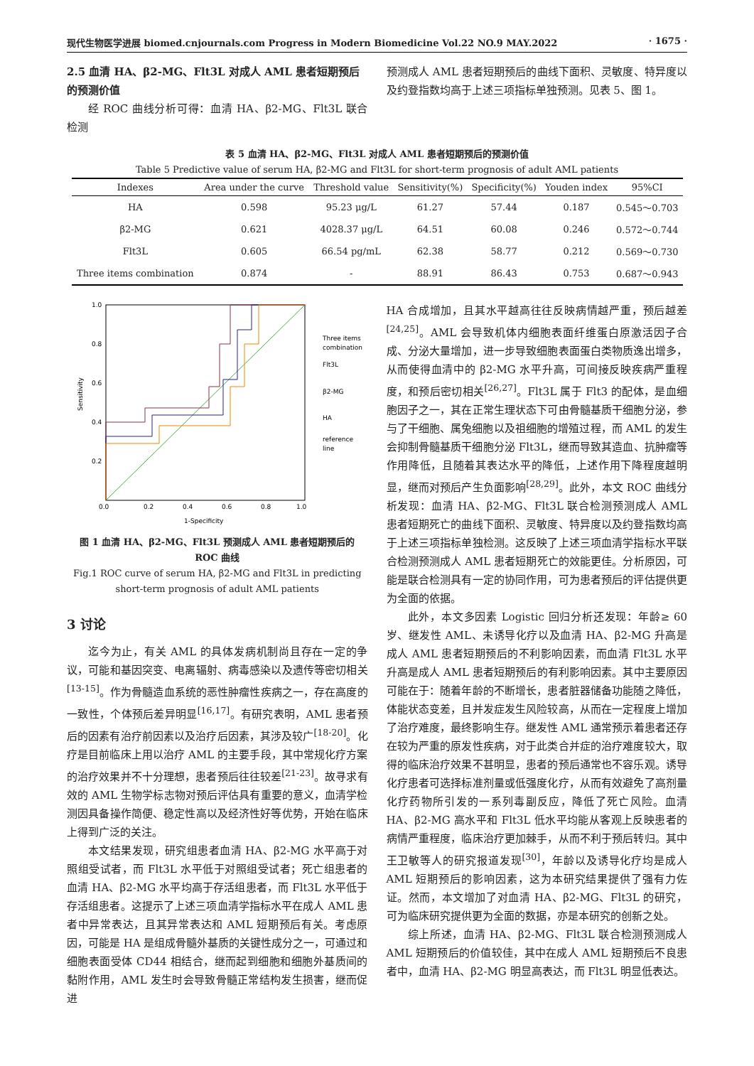现代生物医学进展 biomed.cnjournals.com Progress in Modern Biomedicine Vol.22 NO.9 MAY.2022 · 1675 ·
2.5 血清 HA、β2-MG、Flt3L 对成人 AML 患者短期预后的预测价值
经 ROC 曲线分析可得：血清 HA、β2-MG、Flt3L 联合检测
预测成人 AML 患者短期预后的曲线下面积、灵敏度、特异度以及约登指数均高于上述三项指标单独预测。见表 5、图 1。
表 5 血清 HA、β2-MG、Flt3L 对成人 AML 患者短期预后的预测价值
Table 5 Predictive value of serum HA, β2-MG and Flt3L for short-term prognosis of adult AML patients
| Indexes | Area under the curve | Threshold value | Sensitivity(%) | Specificity(%) | Youden index | 95%CI |
| --- | --- | --- | --- | --- | --- | --- |
| HA | 0.598 | 95.23 μg/L | 61.27 | 57.44 | 0.187 | 0.545～0.703 |
| β2-MG | 0.621 | 4028.37 μg/L | 64.51 | 60.08 | 0.246 | 0.572～0.744 |
| Flt3L | 0.605 | 66.54 pg/mL | 62.38 | 58.77 | 0.212 | 0.569～0.730 |
| Three items combination | 0.874 | - | 88.91 | 86.43 | 0.753 | 0.687～0.943 |
1.0
0.8
0.6
0.4
0.2
0.0
0.2
0.4
0.6
0.8
1.0
1-Specificity
Sensitivity
Three items
combination
Flt3L
β2-MG
HA
reference
line
图 1 血清 HA、β2-MG、Flt3L 预测成人 AML 患者短期预后的 ROC 曲线
Fig.1 ROC curve of serum HA, β2-MG and Flt3L in predicting short-term prognosis of adult AML patients
3 讨论
迄今为止，有关 AML 的具体发病机制尚且存在一定的争议，可能和基因突变、电离辐射、病毒感染以及遗传等密切相关<sup>[13-15]</sup>。作为骨髓造血系统的恶性肿瘤性疾病之一，存在高度的一致性，个体预后差异明显<sup>[16,17]</sup>。有研究表明，AML 患者预后的因素有治疗前因素以及治疗后因素，其涉及较广<sup>[18-20]</sup>。化疗是目前临床上用以治疗 AML 的主要手段，其中常规化疗方案的治疗效果并不十分理想，患者预后往往较差<sup>[21-23]</sup>。故寻求有效的 AML 生物学标志物对预后评估具有重要的意义，血清学检测因具备操作简便、稳定性高以及经济性好等优势，开始在临床上得到广泛的关注。
本文结果发现，研究组患者血清 HA、β2-MG 水平高于对照组受试者，而 Flt3L 水平低于对照组受试者；死亡组患者的血清 HA、β2-MG 水平均高于存活组患者，而 Flt3L 水平低于存活组患者。这提示了上述三项血清学指标水平在成人 AML 患者中异常表达，且其异常表达和 AML 短期预后有关。考虑原因，可能是 HA 是组成骨髓外基质的关键性成分之一，可通过和细胞表面受体 CD44 相结合，继而起到细胞和细胞外基质间的黏附作用，AML 发生时会导致骨髓正常结构发生损害，继而促进
HA 合成增加，且其水平越高往往反映病情越严重，预后越差<sup>[24,25]</sup>。AML 会导致机体内细胞表面纤维蛋白原激活因子合成、分泌大量增加，进一步导致细胞表面蛋白类物质逸出增多，从而使得血清中的 β2-MG 水平升高，可间接反映疾病严重程度，和预后密切相关<sup>[26,27]</sup>。Flt3L 属于 Flt3 的配体，是血细胞因子之一，其在正常生理状态下可由骨髓基质干细胞分泌，参与了干细胞、属兔细胞以及祖细胞的增殖过程，而 AML 的发生会抑制骨髓基质干细胞分泌 Flt3L，继而导致其造血、抗肿瘤等作用降低，且随着其表达水平的降低，上述作用下降程度越明显，继而对预后产生负面影响<sup>[28,29]</sup>。此外，本文 ROC 曲线分析发现：血清 HA、β2-MG、Flt3L 联合检测预测成人 AML 患者短期死亡的曲线下面积、灵敏度、特异度以及约登指数均高于上述三项指标单独检测。这反映了上述三项血清学指标水平联合检测预测成人 AML 患者短期死亡的效能更佳。分析原因，可能是联合检测具有一定的协同作用，可为患者预后的评估提供更为全面的依据。
此外，本文多因素 Logistic 回归分析还发现：年龄≥ 60 岁、继发性 AML、未诱导化疗以及血清 HA、β2-MG 升高是成人 AML 患者短期预后的不利影响因素，而血清 Flt3L 水平升高是成人 AML 患者短期预后的有利影响因素。其中主要原因可能在于：随着年龄的不断增长，患者脏器储备功能随之降低，体能状态变差，且并发症发生风险较高，从而在一定程度上增加了治疗难度，最终影响生存。继发性 AML 通常预示着患者还存在较为严重的原发性疾病，对于此类合并症的治疗难度较大，取得的临床治疗效果不甚明显，患者的预后通常也不容乐观。诱导化疗患者可选择标准剂量或低强度化疗，从而有效避免了高剂量化疗药物所引发的一系列毒副反应，降低了死亡风险。血清 HA、β2-MG 高水平和 Flt3L 低水平均能从客观上反映患者的病情严重程度，临床治疗更加棘手，从而不利于预后转归。其中王卫敏等人的研究报道发现<sup>[30]</sup>，年龄以及诱导化疗均是成人 AML 短期预后的影响因素，这为本研究结果提供了强有力佐证。然而，本文增加了对血清 HA、β2-MG、Flt3L 的研究，可为临床研究提供更为全面的数据，亦是本研究的创新之处。
综上所述，血清 HA、β2-MG、Flt3L 联合检测预测成人 AML 短期预后的价值较佳，其中在成人 AML 短期预后不良患者中，血清 HA、β2-MG 明显高表达，而 Flt3L 明显低表达。